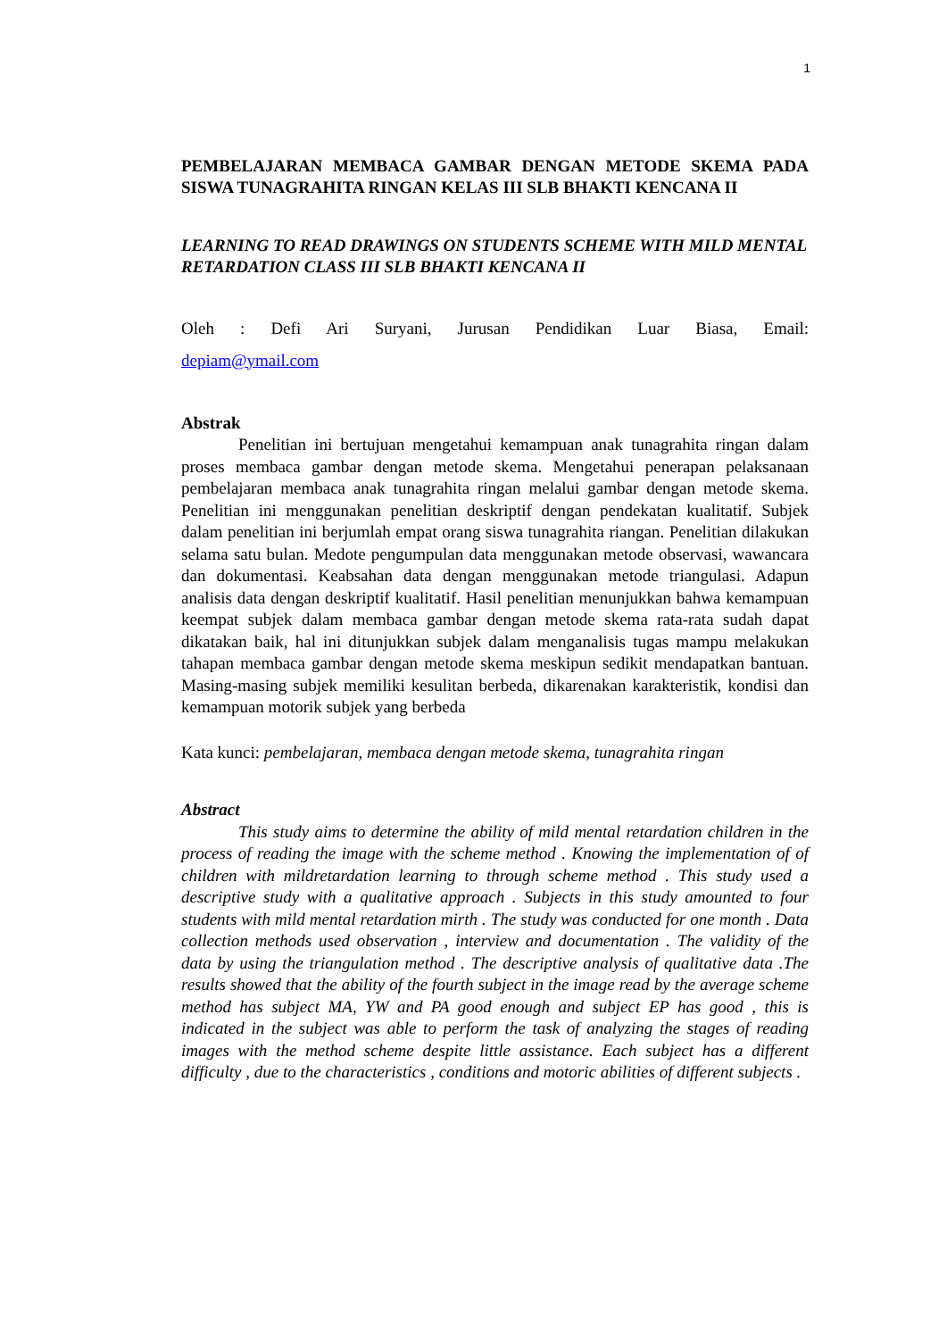1
PEMBELAJARAN MEMBACA GAMBAR DENGAN METODE SKEMA PADA SISWA TUNAGRAHITA RINGAN KELAS III SLB BHAKTI KENCANA II
LEARNING TO READ DRAWINGS ON STUDENTS SCHEME WITH MILD MENTAL RETARDATION CLASS III SLB BHAKTI KENCANA II
Oleh : Defi Ari Suryani, Jurusan Pendidikan Luar Biasa, Email:
depiam@ymail.com
Abstrak
Penelitian ini bertujuan mengetahui kemampuan anak tunagrahita ringan dalam proses membaca gambar dengan metode skema. Mengetahui penerapan pelaksanaan pembelajaran membaca anak tunagrahita ringan melalui gambar dengan metode skema. Penelitian ini menggunakan penelitian deskriptif dengan pendekatan kualitatif. Subjek dalam penelitian ini berjumlah empat orang siswa tunagrahita riangan. Penelitian dilakukan selama satu bulan. Medote pengumpulan data menggunakan metode observasi, wawancara dan dokumentasi. Keabsahan data dengan menggunakan metode triangulasi. Adapun analisis data dengan deskriptif kualitatif. Hasil penelitian menunjukkan bahwa kemampuan keempat subjek dalam membaca gambar dengan metode skema rata-rata sudah dapat dikatakan baik, hal ini ditunjukkan subjek dalam menganalisis tugas mampu melakukan tahapan membaca gambar dengan metode skema meskipun sedikit mendapatkan bantuan. Masing-masing subjek memiliki kesulitan berbeda, dikarenakan karakteristik, kondisi dan kemampuan motorik subjek yang berbeda
Kata kunci: pembelajaran, membaca dengan metode skema, tunagrahita ringan
Abstract
This study aims to determine the ability of mild mental retardation children in the process of reading the image with the scheme method . Knowing the implementation of of children with mildretardation learning to through scheme method . This study used a descriptive study with a qualitative approach . Subjects in this study amounted to four students with mild mental retardation mirth . The study was conducted for one month . Data collection methods used observation , interview and documentation . The validity of the data by using the triangulation method . The descriptive analysis of qualitative data .The results showed that the ability of the fourth subject in the image read by the average scheme method has subject MA, YW and PA good enough and subject EP has good , this is indicated in the subject was able to perform the task of analyzing the stages of reading images with the method scheme despite little assistance. Each subject has a different difficulty , due to the characteristics , conditions and motoric abilities of different subjects .